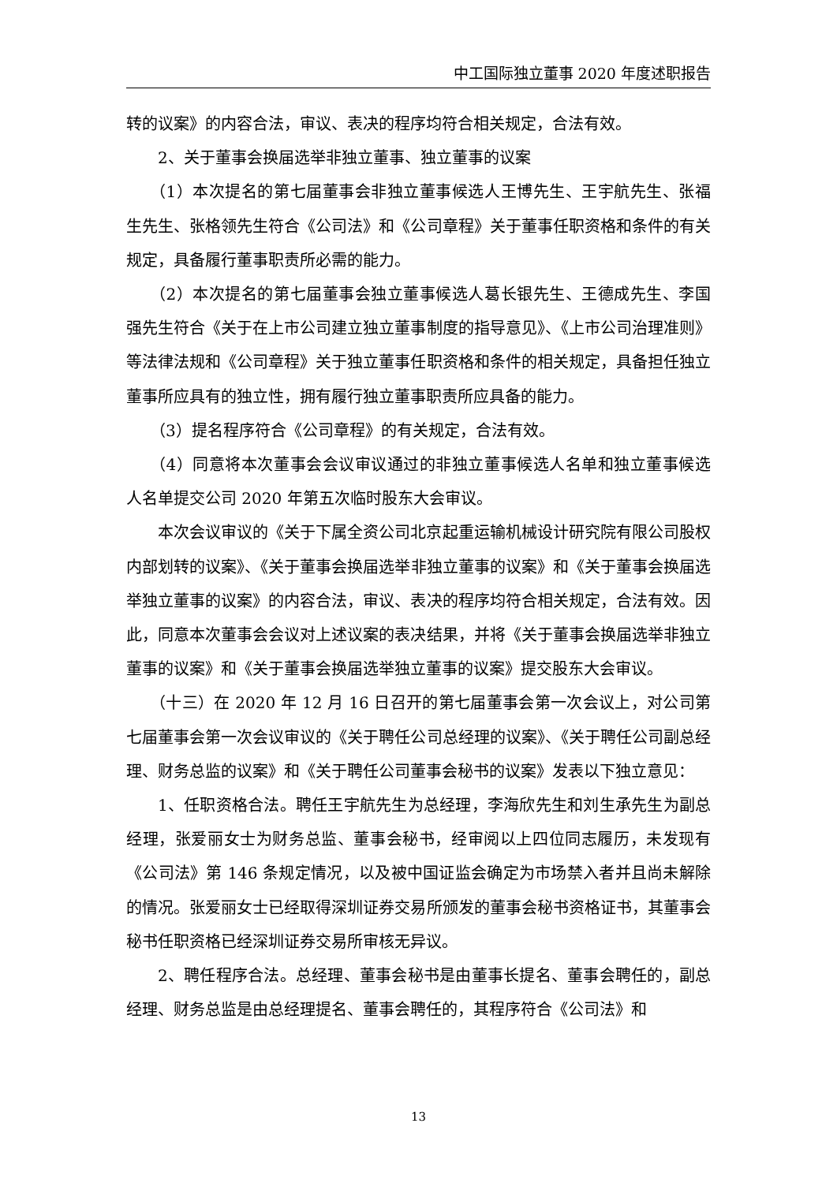中工国际独立董事 2020 年度述职报告
转的议案》的内容合法，审议、表决的程序均符合相关规定，合法有效。
2、关于董事会换届选举非独立董事、独立董事的议案
（1）本次提名的第七届董事会非独立董事候选人王博先生、王宇航先生、张福生先生、张格领先生符合《公司法》和《公司章程》关于董事任职资格和条件的有关规定，具备履行董事职责所必需的能力。
（2）本次提名的第七届董事会独立董事候选人葛长银先生、王德成先生、李国强先生符合《关于在上市公司建立独立董事制度的指导意见》、《上市公司治理准则》等法律法规和《公司章程》关于独立董事任职资格和条件的相关规定，具备担任独立董事所应具有的独立性，拥有履行独立董事职责所应具备的能力。
（3）提名程序符合《公司章程》的有关规定，合法有效。
（4）同意将本次董事会会议审议通过的非独立董事候选人名单和独立董事候选人名单提交公司 2020 年第五次临时股东大会审议。
本次会议审议的《关于下属全资公司北京起重运输机械设计研究院有限公司股权内部划转的议案》、《关于董事会换届选举非独立董事的议案》和《关于董事会换届选举独立董事的议案》的内容合法，审议、表决的程序均符合相关规定，合法有效。因此，同意本次董事会会议对上述议案的表决结果，并将《关于董事会换届选举非独立董事的议案》和《关于董事会换届选举独立董事的议案》提交股东大会审议。
（十三）在 2020 年 12 月 16 日召开的第七届董事会第一次会议上，对公司第七届董事会第一次会议审议的《关于聘任公司总经理的议案》、《关于聘任公司副总经理、财务总监的议案》和《关于聘任公司董事会秘书的议案》发表以下独立意见：
1、任职资格合法。聘任王宇航先生为总经理，李海欣先生和刘生承先生为副总经理，张爱丽女士为财务总监、董事会秘书，经审阅以上四位同志履历，未发现有《公司法》第 146 条规定情况，以及被中国证监会确定为市场禁入者并且尚未解除的情况。张爱丽女士已经取得深圳证券交易所颁发的董事会秘书资格证书，其董事会秘书任职资格已经深圳证券交易所审核无异议。
2、聘任程序合法。总经理、董事会秘书是由董事长提名、董事会聘任的，副总经理、财务总监是由总经理提名、董事会聘任的，其程序符合《公司法》和
13